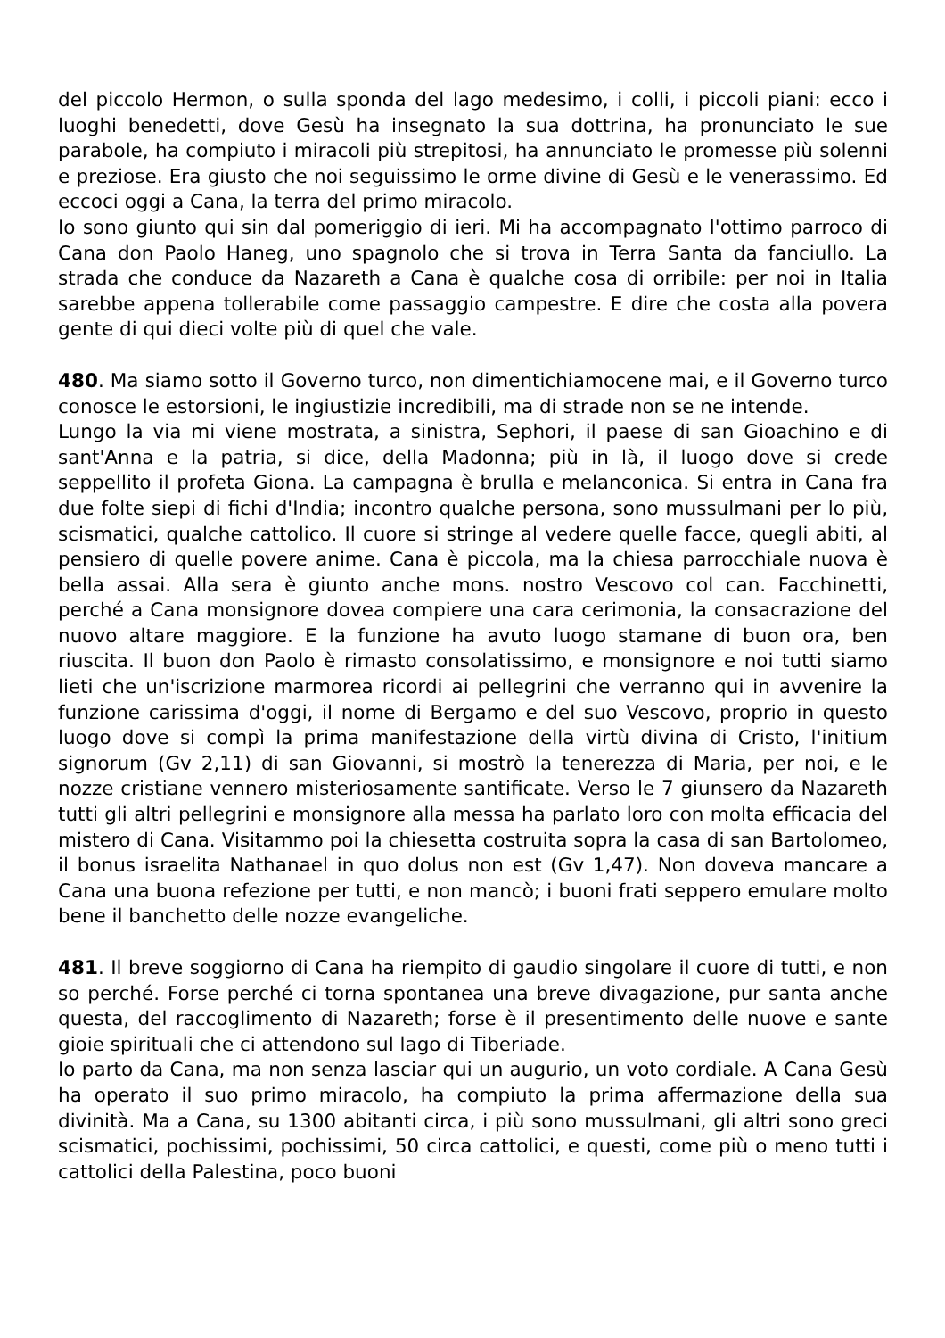del piccolo Hermon, o sulla sponda del lago medesimo, i colli, i piccoli piani: ecco i luoghi benedetti, dove Gesù ha insegnato la sua dottrina, ha pronunciato le sue parabole, ha compiuto i miracoli più strepitosi, ha annunciato le promesse più solenni e preziose. Era giusto che noi seguissimo le orme divine di Gesù e le venerassimo. Ed eccoci oggi a Cana, la terra del primo miracolo.
Io sono giunto qui sin dal pomeriggio di ieri. Mi ha accompagnato l'ottimo parroco di Cana don Paolo Haneg, uno spagnolo che si trova in Terra Santa da fanciullo. La strada che conduce da Nazareth a Cana è qualche cosa di orribile: per noi in Italia sarebbe appena tollerabile come passaggio campestre. E dire che costa alla povera gente di qui dieci volte più di quel che vale.
480. Ma siamo sotto il Governo turco, non dimentichiamocene mai, e il Governo turco conosce le estorsioni, le ingiustizie incredibili, ma di strade non se ne intende.
Lungo la via mi viene mostrata, a sinistra, Sephori, il paese di san Gioachino e di sant'Anna e la patria, si dice, della Madonna; più in là, il luogo dove si crede seppellito il profeta Giona. La campagna è brulla e melanconica. Si entra in Cana fra due folte siepi di fichi d'India; incontro qualche persona, sono mussulmani per lo più, scismatici, qualche cattolico. Il cuore si stringe al vedere quelle facce, quegli abiti, al pensiero di quelle povere anime. Cana è piccola, ma la chiesa parrocchiale nuova è bella assai. Alla sera è giunto anche mons. nostro Vescovo col can. Facchinetti, perché a Cana monsignore dovea compiere una cara cerimonia, la consacrazione del nuovo altare maggiore. E la funzione ha avuto luogo stamane di buon ora, ben riuscita. Il buon don Paolo è rimasto consolatissimo, e monsignore e noi tutti siamo lieti che un'iscrizione marmorea ricordi ai pellegrini che verranno qui in avvenire la funzione carissima d'oggi, il nome di Bergamo e del suo Vescovo, proprio in questo luogo dove si compì la prima manifestazione della virtù divina di Cristo, l'initium signorum (Gv 2,11) di san Giovanni, si mostrò la tenerezza di Maria, per noi, e le nozze cristiane vennero misteriosamente santificate. Verso le 7 giunsero da Nazareth tutti gli altri pellegrini e monsignore alla messa ha parlato loro con molta efficacia del mistero di Cana. Visitammo poi la chiesetta costruita sopra la casa di san Bartolomeo, il bonus israelita Nathanael in quo dolus non est (Gv 1,47). Non doveva mancare a Cana una buona refezione per tutti, e non mancò; i buoni frati seppero emulare molto bene il banchetto delle nozze evangeliche.
481. Il breve soggiorno di Cana ha riempito di gaudio singolare il cuore di tutti, e non so perché. Forse perché ci torna spontanea una breve divagazione, pur santa anche questa, del raccoglimento di Nazareth; forse è il presentimento delle nuove e sante gioie spirituali che ci attendono sul lago di Tiberiade.
Io parto da Cana, ma non senza lasciar qui un augurio, un voto cordiale. A Cana Gesù ha operato il suo primo miracolo, ha compiuto la prima affermazione della sua divinità. Ma a Cana, su 1300 abitanti circa, i più sono mussulmani, gli altri sono greci scismatici, pochissimi, pochissimi, 50 circa cattolici, e questi, come più o meno tutti i cattolici della Palestina, poco buoni